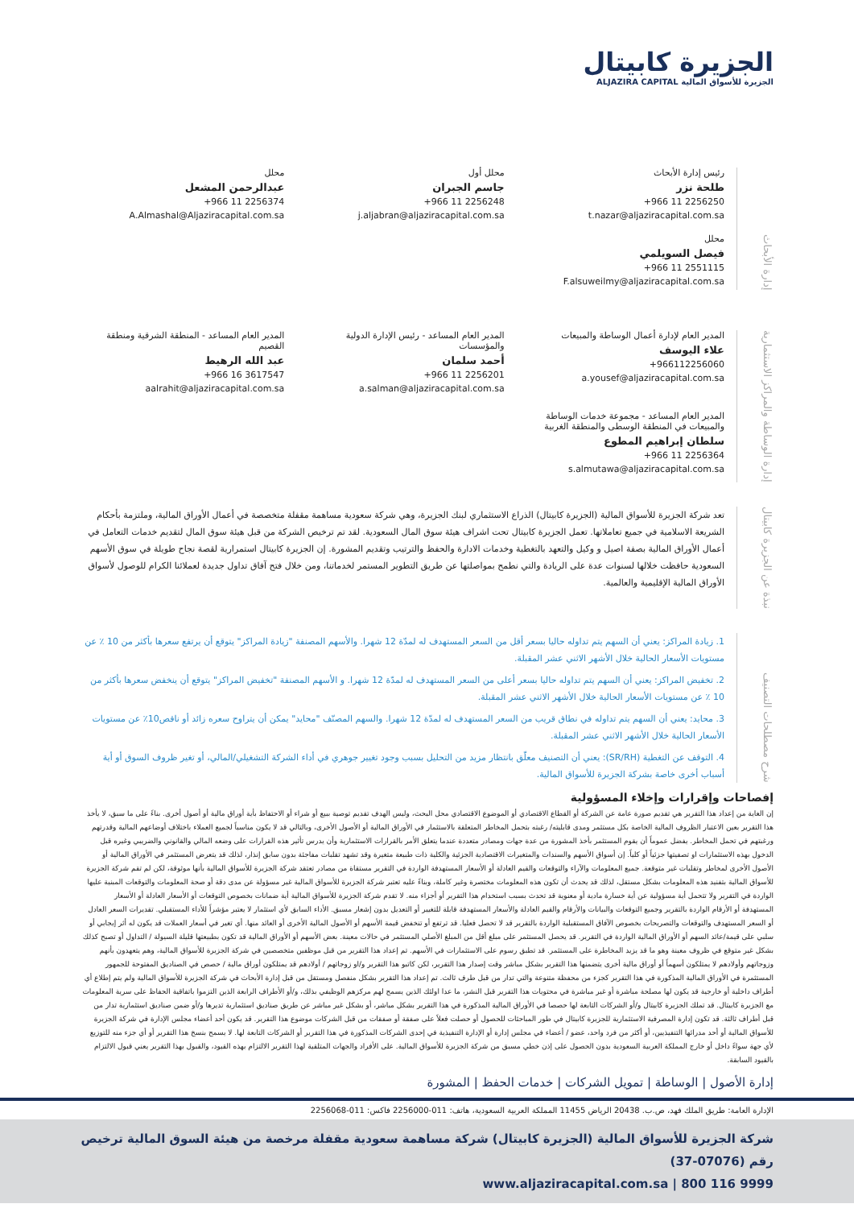الجزيرة كابيتال
الجزيرة للأسواق المالية ALJAZIRA CAPITAL
إدارة الأبحاث
رئيس إدارة الأبحاث
طلحة نزر
+966 11 2256250
t.nazar@aljaziracapital.com.sa
محلل أول
جاسم الجبران
+966 11 2256248
j.aljabran@aljaziracapital.com.sa
محلل
عبدالرحمن المشعل
+966 11 2256374
A.Almashal@Aljaziracapital.com.sa
محلل
فيصل السويلمي
+966 11 2551115
F.alsuweilmy@aljaziracapital.com.sa
إدارة الوساطة والمراكز الاستثمارية
المدير العام لإدارة أعمال الوساطة والمبيعات
علاء اليوسف
+966112256060
a.yousef@aljaziracapital.com.sa
المدير العام المساعد - رئيس الإدارة الدولية والمؤسسات
أحمد سلمان
+966 11 2256201
a.salman@aljaziracapital.com.sa
المدير العام المساعد - المنطقة الشرقية ومنطقة القصيم
عبد الله الرهيط
+966 16 3617547
aalrahit@aljaziracapital.com.sa
المدير العام المساعد - مجموعة خدمات الوساطة والمبيعات في المنطقة الوسطى والمنطقة الغربية
سلطان إبراهيم المطوع
+966 11 2256364
s.almutawa@aljaziracapital.com.sa
نبذة عن الجزيرة كابيتال
تعد شركة الجزيرة للأسواق المالية (الجزيرة كابيتال) الذراع الاستثماري لبنك الجزيرة، وهي شركة سعودية مساهمة مقفلة متخصصة في أعمال الأوراق المالية، وملتزمة بأحكام الشريعة الاسلامية في جميع تعاملاتها. تعمل الجزيرة كابيتال تحت اشراف هيئة سوق المال السعودية. لقد تم ترخيص الشركة من قبل هيئة سوق المال لتقديم خدمات التعامل في أعمال الأوراق المالية بصفة اصيل و وكيل والتعهد بالتغطية وخدمات الادارة والحفظ والترتيب وتقديم المشورة. إن الجزيرة كابيتال استمرارية لقصة نجاح طويلة في سوق الأسهم السعودية حافظت خلالها لسنوات عدة على الريادة والتي نطمح بمواصلتها عن طريق التطوير المستمر لخدماتنا، ومن خلال فتح آفاق تداول جديدة لعملائنا الكرام للوصول لأسواق الأوراق المالية الإقليمية والعالمية.
شرح مصطلحات التصنيف
1. زيادة المراكز: يعني أن السهم يتم تداوله حاليا بسعر أقل من السعر المستهدف له لمدّة 12 شهرا. والأسهم المصنفة "زيادة المراكز" يتوقع أن يرتفع سعرها بأكثر من 10 ٪ عن مستويات الأسعار الحالية خلال الأشهر الاثني عشر المقبلة.
2. تخفيض المراكز: يعني أن السهم يتم تداوله حاليا بسعر أعلى من السعر المستهدف له لمدّة 12 شهرا. و الأسهم المصنفة "تخفيض المراكز" يتوقع أن ينخفض سعرها بأكثر من 10 ٪ عن مستويات الأسعار الحالية خلال الأشهر الاثني عشر المقبلة.
3. محايد: يعني أن السهم يتم تداوله في نطاق قريب من السعر المستهدف له لمدّة 12 شهرا. والسهم المصنّف "محايد" يمكن أن يتراوح سعره زائد أو ناقص10٪ عن مستويات الأسعار الحالية خلال الأشهر الاثني عشر المقبلة.
4. التوقف عن التغطية (SR/RH): يعني أن التصنيف معلّق بانتظار مزيد من التحليل بسبب وجود تغيير جوهري في أداء الشركة التشغيلي/المالي، أو تغير ظروف السوق أو أية أسباب أخرى خاصة بشركة الجزيرة للأسواق المالية.
إفصاحات وإقرارات وإخلاء المسؤولية
إن الغاية من إعداد هذا التقرير هي تقديم صورة عامة عن الشركة أو القطاع الاقتصادي أو الموضوع الاقتصادي محل البحث، وليس الهدف تقديم توصية ببيع أو شراء أو الاحتفاظ بأية أوراق مالية أو أصول أخرى. بناءً على ما سبق، لا يأخذ هذا التقرير بعين الاعتبار الظروف المالية الخاصة بكل مستثمر ومدى قابليته/ رغبته بتحمل المخاطر المتعلقة بالاستثمار في الأوراق المالية أو الأصول الأخرى، وبالتالي قد لا يكون مناسباً لجميع العملاء باختلاف أوضاعهم المالية وقدرتهم ورغبتهم في تحمل المخاطر. يفضل عموماً أن يقوم المستثمر بأخذ المشورة من عدة جهات ومصادر متعددة عندما يتعلق الأمر بالقرارات الاستثمارية وأن يدرس تأثير هذه القرارات على وضعه المالي والقانوني والضريبي وغيره قبل الدخول بهذه الاستثمارات او تصفيتها جزئياً أو كلياً. إن أسواق الأسهم والسندات والمتغيرات الاقتصادية الجزئية والكلية ذات طبيعة متغيرة وقد تشهد تقلبات مفاجئة بدون سابق إنذار، لذلك قد يتعرض المستثمر في الأوراق المالية أو الأصول الأخرى لمخاطر وتقلبات غير متوقعة. جميع المعلومات والآراء والتوقعات والقيم العادلة أو الأسعار المستهدفة الواردة في التقرير مستقاة من مصادر تعتقد شركة الجزيرة للأسواق المالية بأنها موثوقة، لكن لم تقم شركة الجزيرة للأسواق المالية بتفنيد هذه المعلومات بشكل مستقل، لذلك قد يحدث أن تكون هذه المعلومات مختصرة وغير كاملة، وبناءً عليه تعتبر شركة الجزيرة للأسواق المالية غير مسؤولة عن مدى دقة أو صحة المعلومات والتوقعات المبنية عليها الواردة في التقرير ولا تتحمل أية مسؤولية عن أية خسارة مادية أو معنوية قد تحدث بسبب استخدام هذا التقرير أو أجزاء منه. لا تقدم شركة الجزيرة للأسواق المالية أية ضمانات بخصوص التوقعات أو الأسعار العادلة أو الأسعار المستهدفة أو الأرقام الواردة بالتقرير وجميع التوقعات والبيانات والأرقام والقيم العادلة والأسعار المستهدفة قابلة للتغيير أو التعديل بدون إشعار مسبق. الأداء السابق لأي استثمار لا يعتبر مؤشراً للأداء المستقبلي. تقديرات السعر العادل أو السعر المستهدف والتوقعات والتصريحات بخصوص الآفاق المستقبلية الواردة بالتقرير قد لا تحصل فعليا. قد ترتفع أو تنخفض قيمة الأسهم أو الأصول المالية الأخرى أو العائد منها. أي تغير في أسعار العملات قد يكون له أثر إيجابي أو سلبي على قيمة/عائد السهم أو الأوراق المالية الواردة في التقرير. قد يحصل المستثمر على مبلغ أقل من المبلغ الأصلي المستثمر في حالات معينة. بعض الأسهم أو الأوراق المالية قد تكون بطبيعتها قليلة السيولة / التداول أو تصبح كذلك بشكل غير متوقع في ظروف معينة وهو ما قد يزيد المخاطرة على المستثمر. قد تطبق رسوم على الاستثمارات في الأسهم. تم إعداد هذا التقرير من قبل موظفين متخصصين في شركة الجزيرة للأسواق المالية، وهم يتعهدون بأنهم وزوجاتهم وأولادهم لا يمتلكون أسهماً أو أوراق مالية أخرى يتضمنها هذا التقرير بشكل مباشر وقت إصدار هذا التقرير، لكن كاتبو هذا التقرير و/او زوجاتهم / أولادهم قد يمتلكون أوراق مالية / حصص في الصناديق المفتوحة للجمهور المستثمرة في الأوراق المالية المذكورة في هذا التقرير كجزء من محفظة متنوعة والتي تدار من قبل طرف ثالث. تم إعداد هذا التقرير بشكل منفصل ومستقل من قبل إدارة الأبحاث في شركة الجزيرة للأسواق المالية ولم يتم إطلاع أي أطراف داخلية أو خارجية قد يكون لها مصلحة مباشرة أو غير مباشرة في محتويات هذا التقرير قبل النشر، ما عدا اولئك الذين يسمح لهم مركزهم الوظيفي بذلك، و/أو الأطراف الرابعة الذين التزموا باتفاقية الحفاظ على سرية المعلومات مع الجزيرة كابيتال. قد تملك الجزيرة كابيتال و/أو الشركات التابعة لها حصصا في الأوراق المالية المذكورة في هذا التقرير بشكل مباشر، أو بشكل غير مباشر عن طريق صناديق استثمارية تديرها و/أو ضمن صناديق استثمارية تدار من قبل أطراف ثالثة. قد تكون إدارة المصرفية الاستثمارية للجزيرة كابيتال في طور المباحثات للحصول أو حصلت فعلاً على صفقة أو صفقات من قبل الشركات موضوع هذا التقرير. قد يكون أحد أعضاء مجلس الإدارة في شركة الجزيرة للأسواق المالية أو أحد مدرائها التنفيذيين، أو أكثر من فرد واحد، عضو / أعضاء في مجلس إدارة أو الإدارة التنفيذية في إحدى الشركات المذكورة في هذا التقرير أو الشركات التابعة لها. لا يسمح بنسخ هذا التقرير أو أي جزء منه للتوزيع لأي جهة سواءً داخل أو خارج المملكة العربية السعودية بدون الحصول على إذن خطي مسبق من شركة الجزيرة للأسواق المالية. على الأفراد والجهات المتلقية لهذا التقرير الالتزام بهذه القيود، والقبول بهذا التقرير يعني قبول الالتزام بالقيود السابقة.
إدارة الأصول | الوساطة | تمويل الشركات | خدمات الحفظ | المشورة
الإدارة العامة: طريق الملك فهد، ص.ب. 20438 الرياض 11455 المملكة العربية السعودية، هاتف: 011-2256000 فاكس: 011-2256068
شركة الجزيرة للأسواق المالية (الجزيرة كابيتال) شركة مساهمة سعودية مقفلة مرخصة من هيئة السوق المالية ترخيص رقم (07076-37)
www.aljaziracapital.com.sa | 800 116 9999